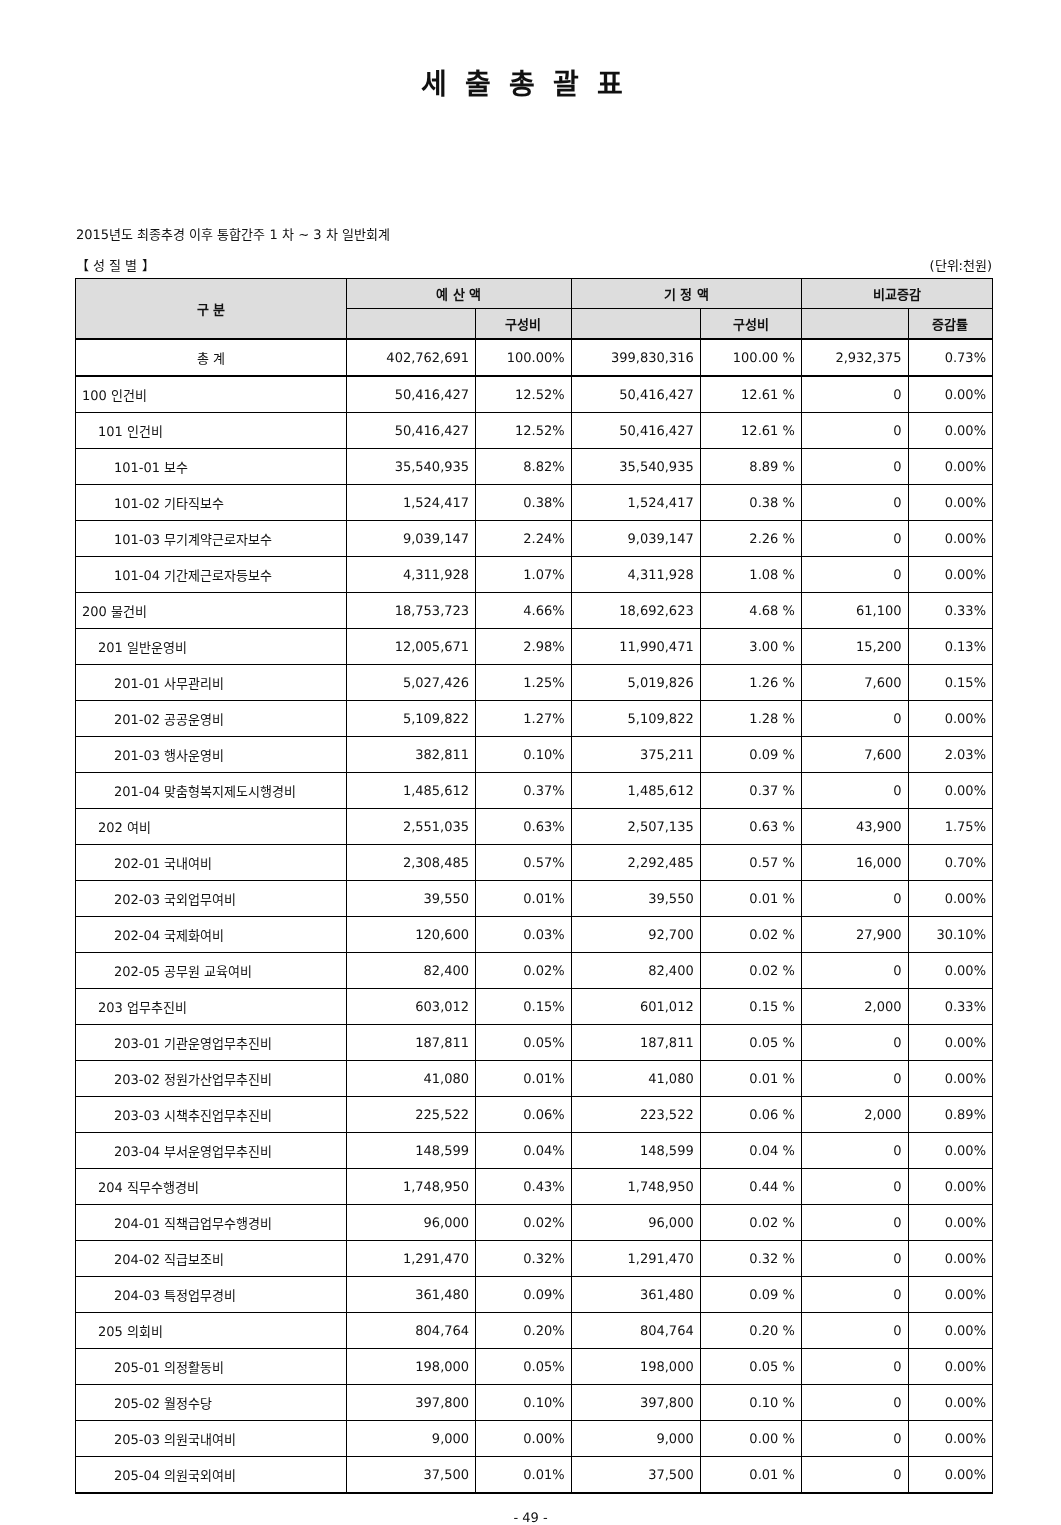세출총괄표
2015년도 최종추경 이후 통합간주 1 차 ~ 3 차 일반회계
【 성 질 별 】 (단위:천원)
| 구 분 | 예 산 액 | | 기 정 액 | | 비교증감 | |
| --- | --- | --- | --- | --- | --- | --- |
| | | 구성비 | | 구성비 | | 증감률 |
| 총 계 | 402,762,691 | 100.00% | 399,830,316 | 100.00 % | 2,932,375 | 0.73% |
| 100 인건비 | 50,416,427 | 12.52% | 50,416,427 | 12.61 % | 0 | 0.00% |
| 101 인건비 | 50,416,427 | 12.52% | 50,416,427 | 12.61 % | 0 | 0.00% |
| 101-01 보수 | 35,540,935 | 8.82% | 35,540,935 | 8.89 % | 0 | 0.00% |
| 101-02 기타직보수 | 1,524,417 | 0.38% | 1,524,417 | 0.38 % | 0 | 0.00% |
| 101-03 무기계약근로자보수 | 9,039,147 | 2.24% | 9,039,147 | 2.26 % | 0 | 0.00% |
| 101-04 기간제근로자등보수 | 4,311,928 | 1.07% | 4,311,928 | 1.08 % | 0 | 0.00% |
| 200 물건비 | 18,753,723 | 4.66% | 18,692,623 | 4.68 % | 61,100 | 0.33% |
| 201 일반운영비 | 12,005,671 | 2.98% | 11,990,471 | 3.00 % | 15,200 | 0.13% |
| 201-01 사무관리비 | 5,027,426 | 1.25% | 5,019,826 | 1.26 % | 7,600 | 0.15% |
| 201-02 공공운영비 | 5,109,822 | 1.27% | 5,109,822 | 1.28 % | 0 | 0.00% |
| 201-03 행사운영비 | 382,811 | 0.10% | 375,211 | 0.09 % | 7,600 | 2.03% |
| 201-04 맞춤형복지제도시행경비 | 1,485,612 | 0.37% | 1,485,612 | 0.37 % | 0 | 0.00% |
| 202 여비 | 2,551,035 | 0.63% | 2,507,135 | 0.63 % | 43,900 | 1.75% |
| 202-01 국내여비 | 2,308,485 | 0.57% | 2,292,485 | 0.57 % | 16,000 | 0.70% |
| 202-03 국외업무여비 | 39,550 | 0.01% | 39,550 | 0.01 % | 0 | 0.00% |
| 202-04 국제화여비 | 120,600 | 0.03% | 92,700 | 0.02 % | 27,900 | 30.10% |
| 202-05 공무원 교육여비 | 82,400 | 0.02% | 82,400 | 0.02 % | 0 | 0.00% |
| 203 업무추진비 | 603,012 | 0.15% | 601,012 | 0.15 % | 2,000 | 0.33% |
| 203-01 기관운영업무추진비 | 187,811 | 0.05% | 187,811 | 0.05 % | 0 | 0.00% |
| 203-02 정원가산업무추진비 | 41,080 | 0.01% | 41,080 | 0.01 % | 0 | 0.00% |
| 203-03 시책추진업무추진비 | 225,522 | 0.06% | 223,522 | 0.06 % | 2,000 | 0.89% |
| 203-04 부서운영업무추진비 | 148,599 | 0.04% | 148,599 | 0.04 % | 0 | 0.00% |
| 204 직무수행경비 | 1,748,950 | 0.43% | 1,748,950 | 0.44 % | 0 | 0.00% |
| 204-01 직책급업무수행경비 | 96,000 | 0.02% | 96,000 | 0.02 % | 0 | 0.00% |
| 204-02 직급보조비 | 1,291,470 | 0.32% | 1,291,470 | 0.32 % | 0 | 0.00% |
| 204-03 특정업무경비 | 361,480 | 0.09% | 361,480 | 0.09 % | 0 | 0.00% |
| 205 의회비 | 804,764 | 0.20% | 804,764 | 0.20 % | 0 | 0.00% |
| 205-01 의정활동비 | 198,000 | 0.05% | 198,000 | 0.05 % | 0 | 0.00% |
| 205-02 월정수당 | 397,800 | 0.10% | 397,800 | 0.10 % | 0 | 0.00% |
| 205-03 의원국내여비 | 9,000 | 0.00% | 9,000 | 0.00 % | 0 | 0.00% |
| 205-04 의원국외여비 | 37,500 | 0.01% | 37,500 | 0.01 % | 0 | 0.00% |
- 49 -